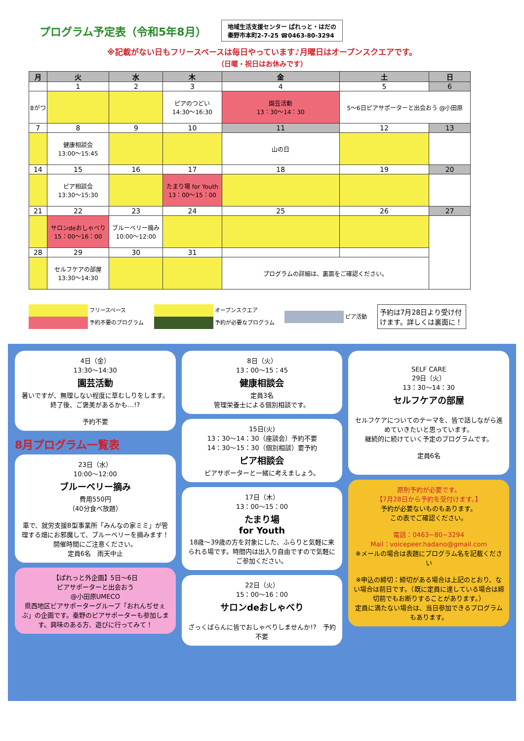プログラム予定表（令和5年8月）
地域生活支援センター ぱれっと・はだの
秦野市本町2-7-25 ☎0463-80-3294
※記載がない日もフリースペースは毎日やっています♪月曜日はオープンスクエアです。
（日曜・祝日はお休みです）
| 月 | 火 | 水 | 木 | 金 | 土 | 日 |
| --- | --- | --- | --- | --- | --- | --- |
| | 1 | 2 | 3 | 4 | 5 | 6 |
| 8がつ | | | ピアのつどい 14:30〜16:30 | 園芸活動 13：30〜14：30 | 5〜6日ピアサポーターと出会おう @小田原 | |
| 7 | 8 | 9 | 10 | 11 | 12 | 13 |
| | 健康相談会 13:00〜15:45 | | | 山の日 | | |
| 14 | 15 | 16 | 17 | 18 | 19 | 20 |
| | ピア相談会 13:30〜15:30 | | たまり場 for Youth 13：00〜15：00 | | | |
| 21 | 22 | 23 | 24 | 25 | 26 | 27 |
| | サロンdeおしゃべり 15：00〜16：00 | ブルーベリー摘み 10:00〜12:00 | | | | |
| 28 | 29 | 30 | 31 | | | |
| | セルフケアの部屋 13:30〜14:30 | | | プログラムの詳細は、裏面をご確認ください。 | | |
フリースペース
予約不要のプログラム
オープンスクエア
予約が必要なプログラム
ピア活動
予約は7月28日より受け付けます。詳しくは裏面に！
4日（金）
13:30〜14:30
園芸活動
暑いですが、無理しない程度に草むしりをします。
終了後、ご褒美があるかも…!?
予約不要
8月プログラム一覧表
23日（水）
10:00〜12:00
ブルーベリー摘み
費用550円
（40分食べ放題）
車で、就労支援B型事業所「みんなの家ミミ」が管理する畑にお邪魔して、ブルーベリーを摘みます！
開催時間にご注意ください。
定員6名　雨天中止
【ぱれっと外企画】5日〜6日
ピアサポーターと出会おう
@小田原UMECO
県西地区ピアサポーターグループ「おれんぢせぇぶ」の企画です。秦野のピアサポーターも参加します。興味のある方、遊びに行ってみて！
8日（火）
13：00〜15：45
健康相談会
定員3名
管理栄養士による個別相談です。
15日(火)
13：30〜14：30（座談会）予約不要
14：30〜15：30（個別相談）要予約
ピア相談会
ピアサポーターと一緒に考えましょう。
17日（木）
13：00〜15：00
たまり場
for Youth
18歳〜39歳の方を対象にした、ふらりと気軽に来られる場です。時間内は出入り自由ですので気軽にご参加ください。
22日（火）
15：00〜16：00
サロンdeおしゃべり
ざっくばらんに皆でおしゃべりしませんか!?　予約不要
SELF CARE
29日（火）
13：30〜14：30
セルフケアの部屋
セルフケアについてのテーマを、皆で話しながら進めていきたいと思っています。
継続的に続けていく予定のプログラムです。
定員6名
原則予約が必要です。
【7月28日から予約を受付けます。】
予約が必要ないものもあります。
この表でご確認ください。
電話：0463−80−3294
Mail：voicepeer.hadano@gmail.com
※メールの場合は表題にプログラム名を記載ください
※申込の締切：締切がある場合は上記のとおり、ない場合は前日です。（既に定員に達している場合は締切前でもお断りすることがあります。）
定員に満たない場合は、当日参加できるプログラムもあります。